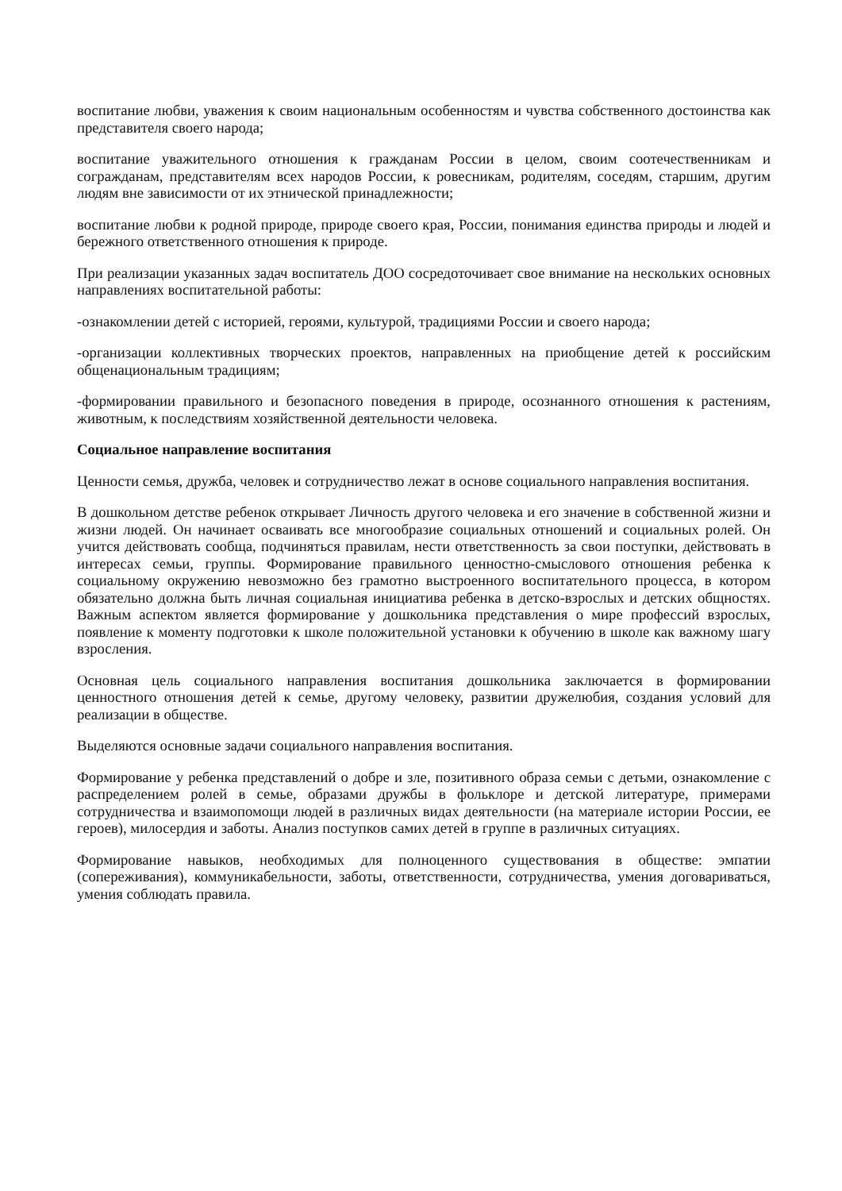воспитание любви, уважения к своим национальным особенностям и чувства собственного достоинства как представителя своего народа;
воспитание уважительного отношения к гражданам России в целом, своим соотечественникам и согражданам, представителям всех народов России, к ровесникам, родителям, соседям, старшим, другим людям вне зависимости от их этнической принадлежности;
воспитание любви к родной природе, природе своего края, России, понимания единства природы и людей и бережного ответственного отношения к природе.
При реализации указанных задач воспитатель ДОО сосредоточивает свое внимание на нескольких основных направлениях воспитательной работы:
-ознакомлении детей с историей, героями, культурой, традициями России и своего народа;
-организации коллективных творческих проектов, направленных на приобщение детей к российским общенациональным традициям;
-формировании правильного и безопасного поведения в природе, осознанного отношения к растениям, животным, к последствиям хозяйственной деятельности человека.
Социальное направление воспитания
Ценности семья, дружба, человек и сотрудничество лежат в основе социального направления воспитания.
В дошкольном детстве ребенок открывает Личность другого человека и его значение в собственной жизни и жизни людей. Он начинает осваивать все многообразие социальных отношений и социальных ролей. Он учится действовать сообща, подчиняться правилам, нести ответственность за свои поступки, действовать в интересах семьи, группы. Формирование правильного ценностно-смыслового отношения ребенка к социальному окружению невозможно без грамотно выстроенного воспитательного процесса, в котором обязательно должна быть личная социальная инициатива ребенка в детско-взрослых и детских общностях. Важным аспектом является формирование у дошкольника представления о мире профессий взрослых, появление к моменту подготовки к школе положительной установки к обучению в школе как важному шагу взросления.
Основная цель социального направления воспитания дошкольника заключается в формировании ценностного отношения детей к семье, другому человеку, развитии дружелюбия, создания условий для реализации в обществе.
Выделяются основные задачи социального направления воспитания.
Формирование у ребенка представлений о добре и зле, позитивного образа семьи с детьми, ознакомление с распределением ролей в семье, образами дружбы в фольклоре и детской литературе, примерами сотрудничества и взаимопомощи людей в различных видах деятельности (на материале истории России, ее героев), милосердия и заботы. Анализ поступков самих детей в группе в различных ситуациях.
Формирование навыков, необходимых для полноценного существования в обществе: эмпатии (сопереживания), коммуникабельности, заботы, ответственности, сотрудничества, умения договариваться, умения соблюдать правила.